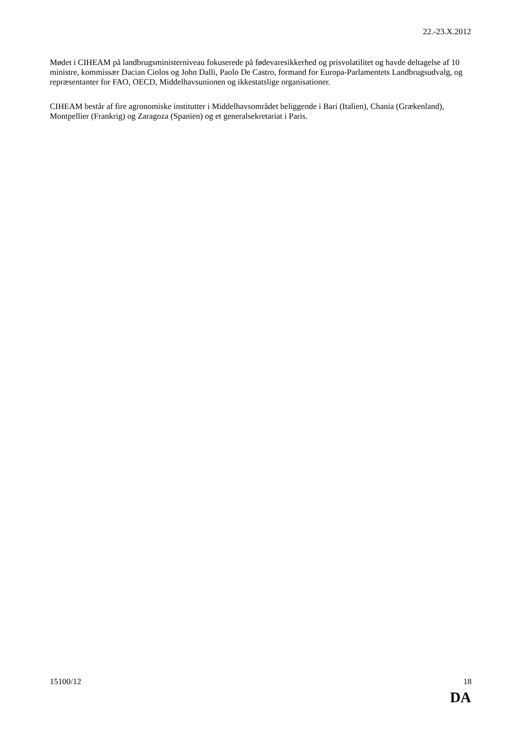22.-23.X.2012
Mødet i CIHEAM på landbrugsministerniveau fokuserede på fødevaresikkerhed og prisvolatilitet og havde deltagelse af 10 ministre, kommissær Dacian Ciolos og John Dalli, Paolo De Castro, formand for Europa-Parlamentets Landbrugsudvalg, og repræsentanter for FAO, OECD, Middelhavsunionen og ikkestatslige organisationer.
CIHEAM består af fire agronomiske institutter i Middelhavsområdet beliggende i Bari (Italien), Chania (Grækenland), Montpellier (Frankrig) og Zaragoza (Spanien) og et generalsekretariat i Paris.
15100/12 18
DA